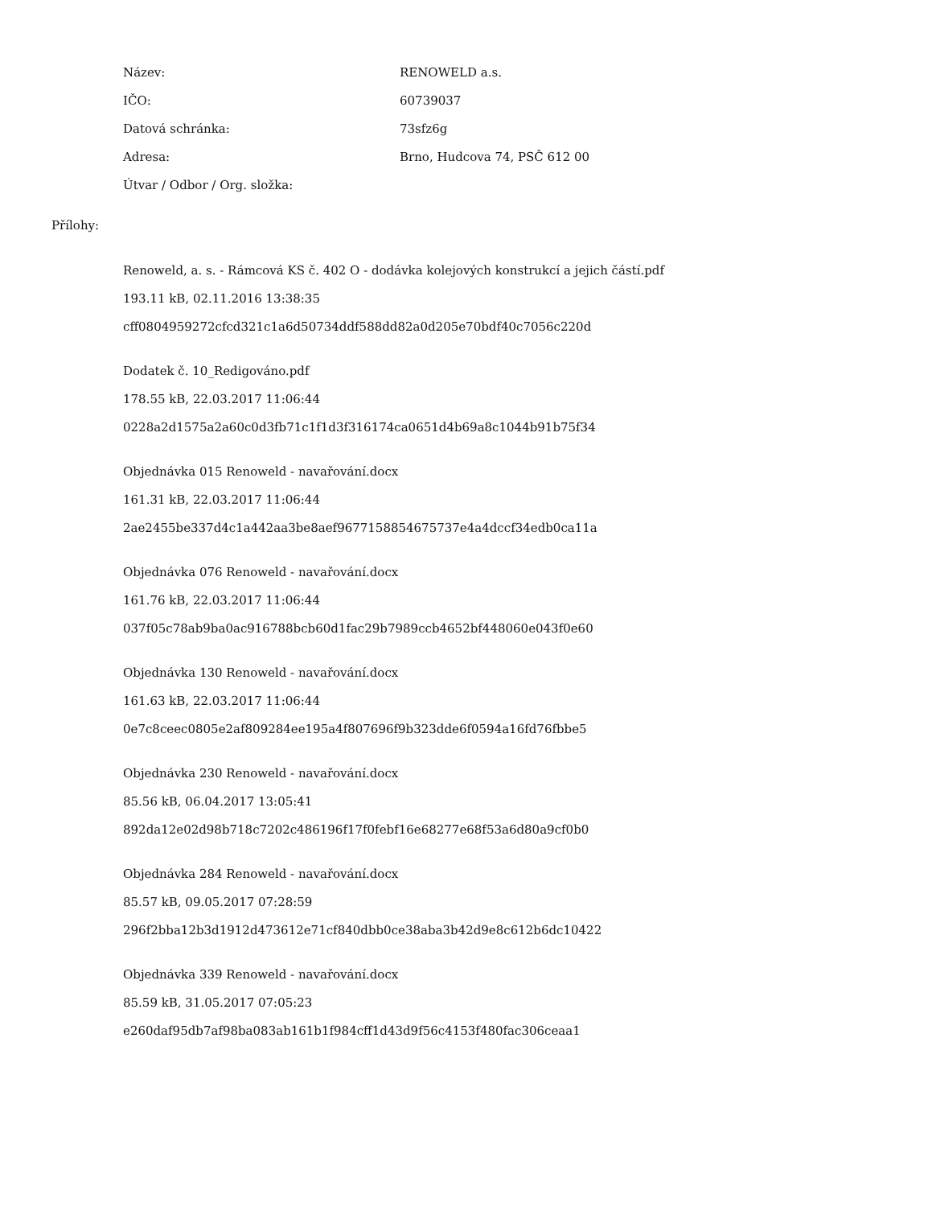| Název: | RENOWELD a.s. |
| IČO: | 60739037 |
| Datová schránka: | 73sfz6g |
| Adresa: | Brno, Hudcova 74, PSČ 612 00 |
| Útvar / Odbor / Org. složka: | |
Přílohy:
Renoweld, a. s. - Rámcová KS č. 402 O - dodávka kolejových konstrukcí a jejich částí.pdf
193.11 kB, 02.11.2016 13:38:35
cff0804959272cfcd321c1a6d50734ddf588dd82a0d205e70bdf40c7056c220d
Dodatek č. 10_Redigováno.pdf
178.55 kB, 22.03.2017 11:06:44
0228a2d1575a2a60c0d3fb71c1f1d3f316174ca0651d4b69a8c1044b91b75f34
Objednávka 015 Renoweld - navařování.docx
161.31 kB, 22.03.2017 11:06:44
2ae2455be337d4c1a442aa3be8aef9677158854675737e4a4dccf34edb0ca11a
Objednávka 076 Renoweld - navařování.docx
161.76 kB, 22.03.2017 11:06:44
037f05c78ab9ba0ac916788bcb60d1fac29b7989ccb4652bf448060e043f0e60
Objednávka 130 Renoweld - navařování.docx
161.63 kB, 22.03.2017 11:06:44
0e7c8ceec0805e2af809284ee195a4f807696f9b323dde6f0594a16fd76fbbe5
Objednávka 230 Renoweld - navařování.docx
85.56 kB, 06.04.2017 13:05:41
892da12e02d98b718c7202c486196f17f0febf16e68277e68f53a6d80a9cf0b0
Objednávka 284 Renoweld - navařování.docx
85.57 kB, 09.05.2017 07:28:59
296f2bba12b3d1912d473612e71cf840dbb0ce38aba3b42d9e8c612b6dc10422
Objednávka 339 Renoweld - navařování.docx
85.59 kB, 31.05.2017 07:05:23
e260daf95db7af98ba083ab161b1f984cff1d43d9f56c4153f480fac306ceaa1